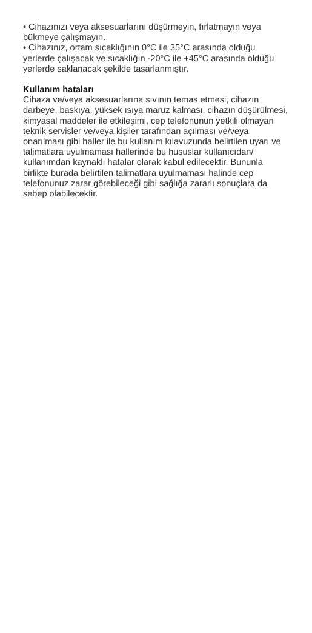• Cihazınızı veya aksesuarlarını düşürmeyin, fırlatmayın veya bükmeye çalışmayın.
• Cihazınız, ortam sıcaklığının 0°C ile 35°C arasında olduğu yerlerde çalışacak ve sıcaklığın -20°C ile +45°C arasında olduğu yerlerde saklanacak şekilde tasarlanmıştır.
Kullanım hataları
Cihaza ve/veya aksesuarlarına sıvının temas etmesi, cihazın darbeye, baskıya, yüksek ısıya maruz kalması, cihazın düşürülmesi, kimyasal maddeler ile etkileşimi, cep telefonunun yetkili olmayan teknik servisler ve/veya kişiler tarafından açılması ve/veya onarılması gibi haller ile bu kullanım kılavuzunda belirtilen uyarı ve talimatlara uyulmaması hallerinde bu hususlar kullanıcıdan/ kullanımdan kaynaklı hatalar olarak kabul edilecektir. Bununla birlikte burada belirtilen talimatlara uyulmaması halinde cep telefonunuz zarar görebileceği gibi sağlığa zararlı sonuçlara da sebep olabilecektir.